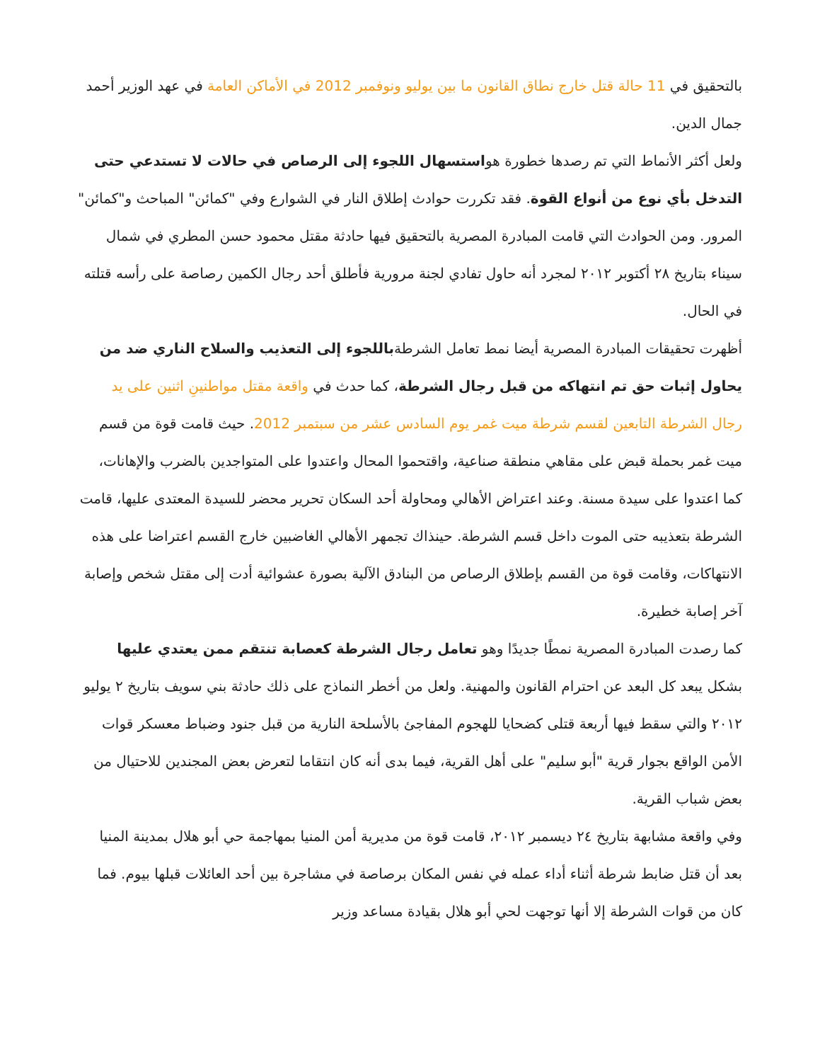بالتحقيق في 11 حالة قتل خارج نطاق القانون ما بين يوليو ونوفمبر 2012 في الأماكن العامة في عهد الوزير أحمد جمال الدين.
ولعل أكثر الأنماط التي تم رصدها خطورة هواستسهال اللجوء إلى الرصاص في حالات لا تستدعي حتى التدخل بأي نوع من أنواع القوة. فقد تكررت حوادث إطلاق النار في الشوارع وفي "كمائن" المباحث و"كمائن" المرور. ومن الحوادث التي قامت المبادرة المصرية بالتحقيق فيها حادثة مقتل محمود حسن المطري في شمال سيناء بتاريخ ٢٨ أكتوبر ٢٠١٢ لمجرد أنه حاول تفادي لجنة مرورية فأطلق أحد رجال الكمين رصاصة على رأسه قتلته في الحال.
أظهرت تحقيقات المبادرة المصرية أيضا نمط تعامل الشرطةباللجوء إلى التعذيب والسلاح الناري ضد من يحاول إثبات حق تم انتهاكه من قبل رجال الشرطة، كما حدث في واقعة مقتل مواطنينِ اثنين على يد رجال الشرطة التابعين لقسم شرطة ميت غمر يوم السادس عشر من سبتمبر 2012. حيث قامت قوة من قسم ميت غمر بحملة قبض على مقاهي منطقة صناعية، واقتحموا المحال واعتدوا على المتواجدين بالضرب والإهانات، كما اعتدوا على سيدة مسنة. وعند اعتراض الأهالي ومحاولة أحد السكان تحرير محضر للسيدة المعتدى عليها، قامت الشرطة بتعذيبه حتى الموت داخل قسم الشرطة. حينذاك تجمهر الأهالي الغاضبين خارج القسم اعتراضا على هذه الانتهاكات، وقامت قوة من القسم بإطلاق الرصاص من البنادق الآلية بصورة عشوائية أدت إلى مقتل شخص وإصابة آخر إصابة خطيرة.
كما رصدت المبادرة المصرية نمطًا جديدًا وهو تعامل رجال الشرطة كعصابة تنتقم ممن يعتدي عليها بشكل يبعد كل البعد عن احترام القانون والمهنية. ولعل من أخطر النماذج على ذلك حادثة بني سويف بتاريخ ٢ يوليو ٢٠١٢ والتي سقط فيها أربعة قتلى كضحايا للهجوم المفاجئ بالأسلحة النارية من قبل جنود وضباط معسكر قوات الأمن الواقع بجوار قرية "أبو سليم" على أهل القرية، فيما بدى أنه كان انتقاما لتعرض بعض المجندين للاحتيال من بعض شباب القرية.
وفي واقعة مشابهة بتاريخ ٢٤ ديسمبر ٢٠١٢، قامت قوة من مديرية أمن المنيا بمهاجمة حي أبو هلال بمدينة المنيا بعد أن قتل ضابط شرطة أثناء أداء عمله في نفس المكان برصاصة في مشاجرة بين أحد العائلات قبلها بيوم. فما كان من قوات الشرطة إلا أنها توجهت لحي أبو هلال بقيادة مساعد وزير